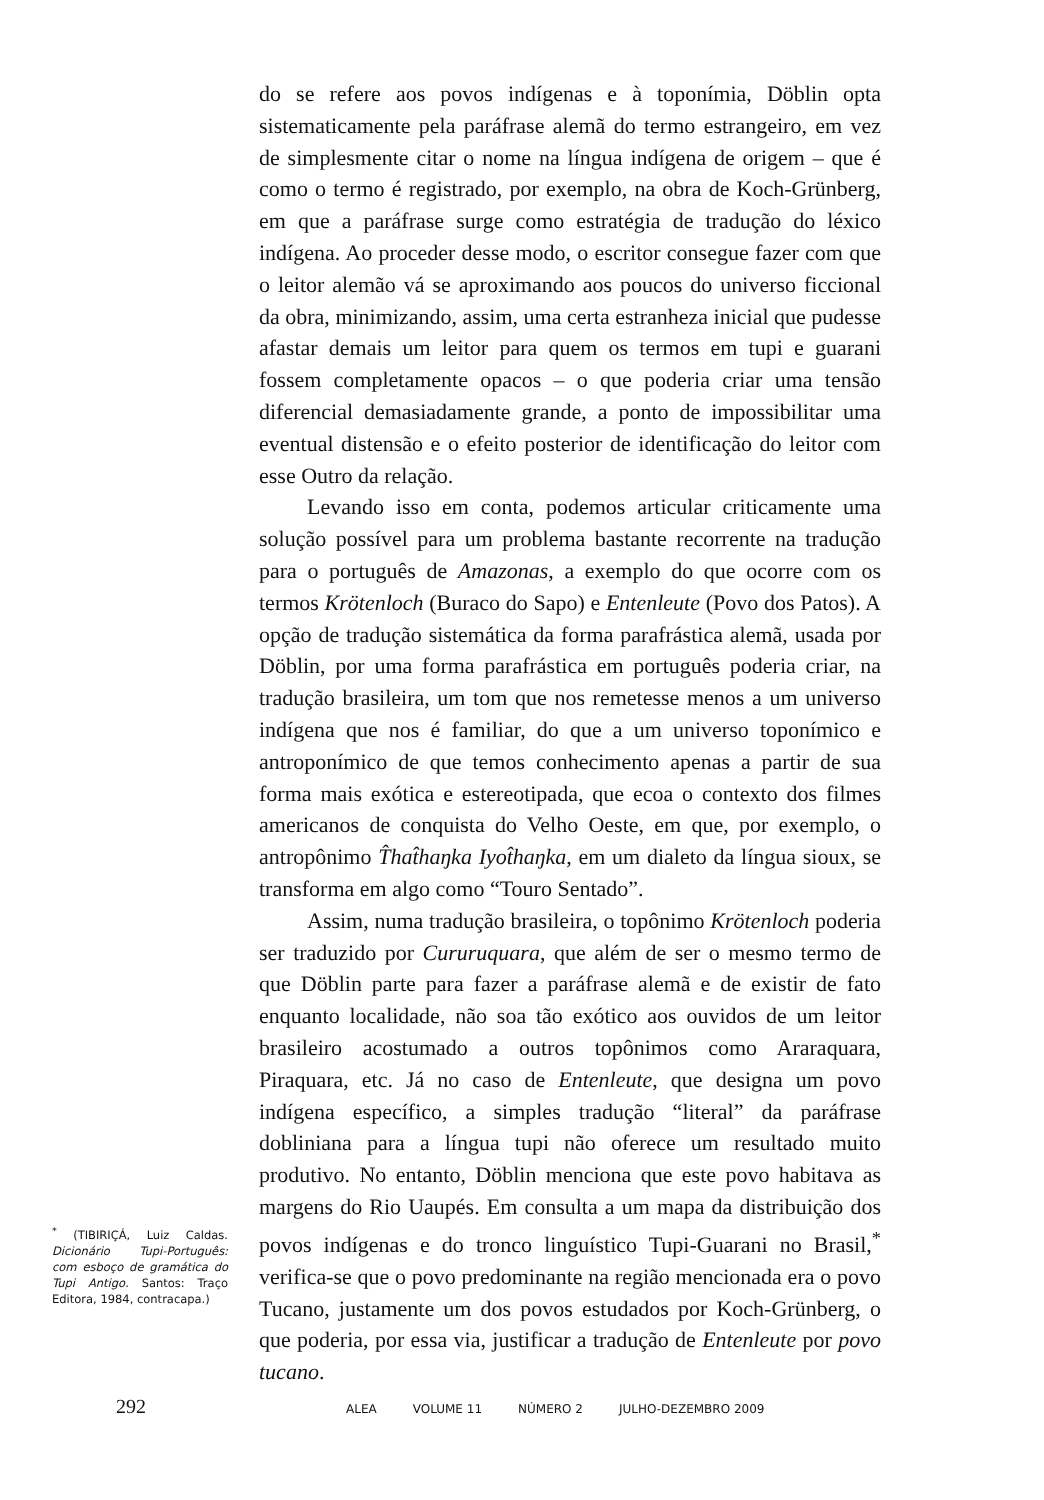do se refere aos povos indígenas e à toponímia, Döblin opta sistematicamente pela paráfrase alemã do termo estrangeiro, em vez de simplesmente citar o nome na língua indígena de origem – que é como o termo é registrado, por exemplo, na obra de Koch-Grünberg, em que a paráfrase surge como estratégia de tradução do léxico indígena. Ao proceder desse modo, o escritor consegue fazer com que o leitor alemão vá se aproximando aos poucos do universo ficcional da obra, minimizando, assim, uma certa estranheza inicial que pudesse afastar demais um leitor para quem os termos em tupi e guarani fossem completamente opacos – o que poderia criar uma tensão diferencial demasiadamente grande, a ponto de impossibilitar uma eventual distensão e o efeito posterior de identificação do leitor com esse Outro da relação.
Levando isso em conta, podemos articular criticamente uma solução possível para um problema bastante recorrente na tradução para o português de Amazonas, a exemplo do que ocorre com os termos Krötenloch (Buraco do Sapo) e Entenleute (Povo dos Patos). A opção de tradução sistemática da forma parafrástica alemã, usada por Döblin, por uma forma parafrástica em português poderia criar, na tradução brasileira, um tom que nos remetesse menos a um universo indígena que nos é familiar, do que a um universo toponímico e antroponímico de que temos conhecimento apenas a partir de sua forma mais exótica e estereotipada, que ecoa o contexto dos filmes americanos de conquista do Velho Oeste, em que, por exemplo, o antropônimo T̂hat̂haŋka Iyot̂haŋka, em um dialeto da língua sioux, se transforma em algo como “Touro Sentado”.
Assim, numa tradução brasileira, o topônimo Krötenloch poderia ser traduzido por Cururuquara, que além de ser o mesmo termo de que Döblin parte para fazer a paráfrase alemã e de existir de fato enquanto localidade, não soa tão exótico aos ouvidos de um leitor brasileiro acostumado a outros topônimos como Araraquara, Piraquara, etc. Já no caso de Entenleute, que designa um povo indígena específico, a simples tradução “literal” da paráfrase dobliniana para a língua tupi não oferece um resultado muito produtivo. No entanto, Döblin menciona que este povo habitava as margens do Rio Uaupés. Em consulta a um mapa da distribuição dos povos indígenas e do tronco linguístico Tupi-Guarani no Brasil,<sup>*</sup> verifica-se que o povo predominante na região mencionada era o povo Tucano, justamente um dos povos estudados por Koch-Grünberg, o que poderia, por essa via, justificar a tradução de Entenleute por povo tucano.
<sup>*</sup> (TIBIRIÇÁ, Luiz Caldas. Dicionário Tupi-Português: com esboço de gramática do Tupi Antigo. Santos: Traço Editora, 1984, contracapa.)
292 ALEA VOLUME 11 NÚMERO 2 JULHO-DEZEMBRO 2009